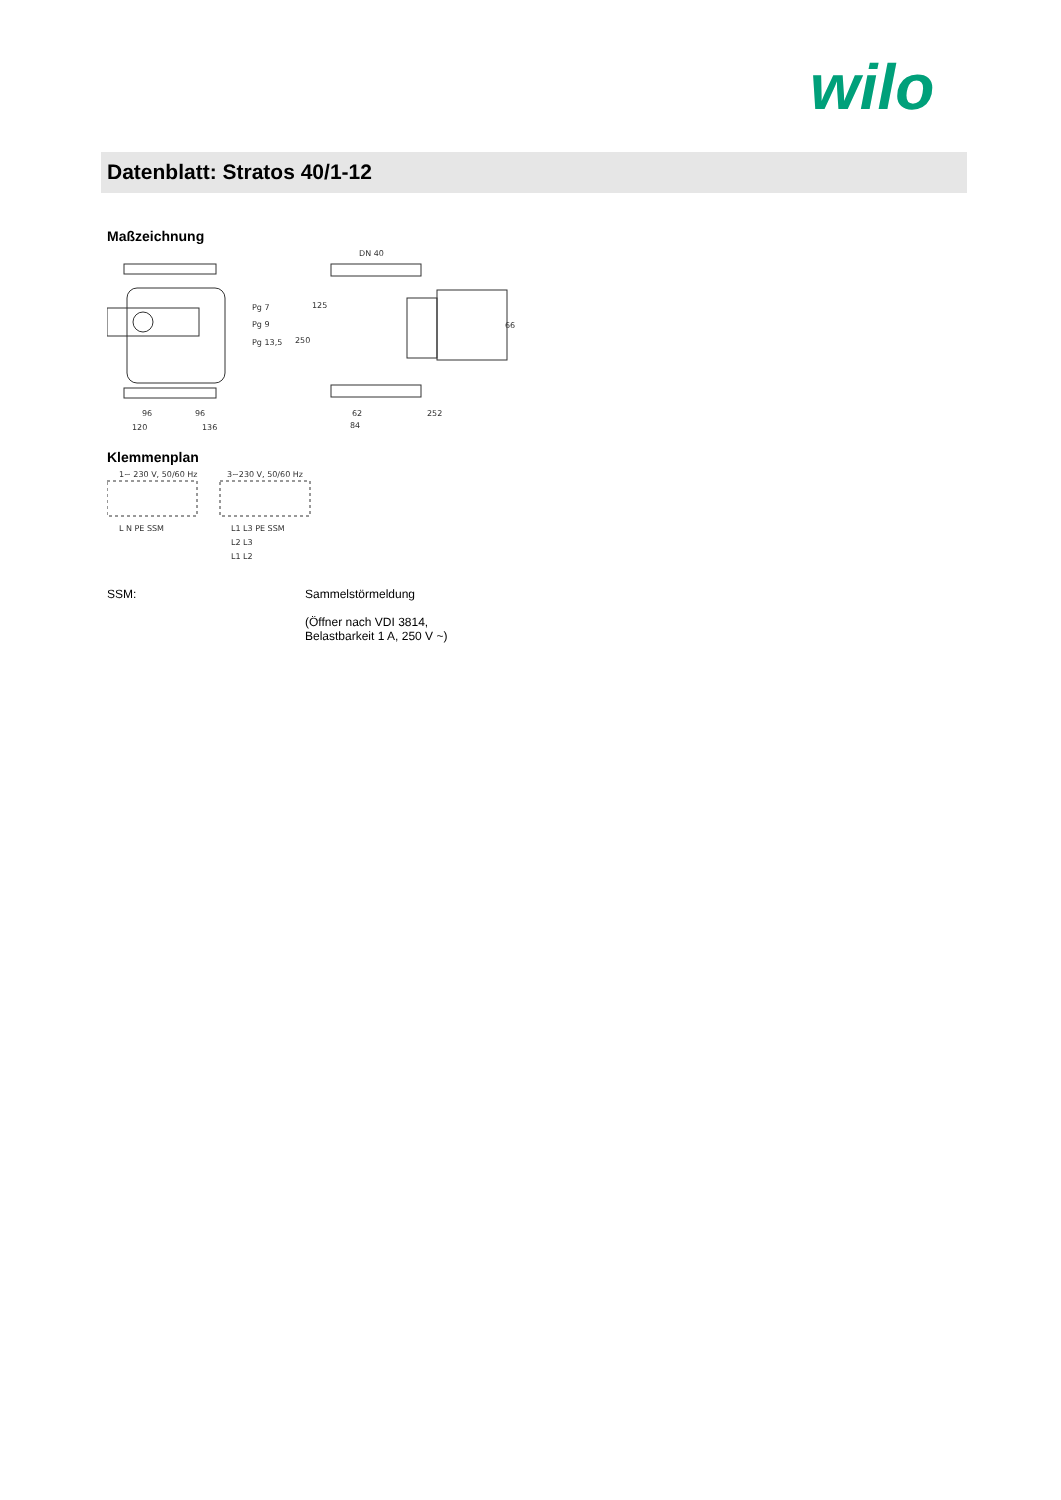wilo
Datenblatt: Stratos 40/1-12
Maßzeichnung
Pg 7
Pg 9
Pg 13,5
96
96
120
136
DN 40
125
250
66
62
252
84
Klemmenplan
1~ 230 V, 50/60 Hz
3~230 V, 50/60 Hz
L N PE SSM
L1 L3 PE SSM
L2 L3
L1 L2
SSM: Sammelstörmeldung
(Öffner nach VDI 3814,
Belastbarkeit 1 A, 250 V ~)